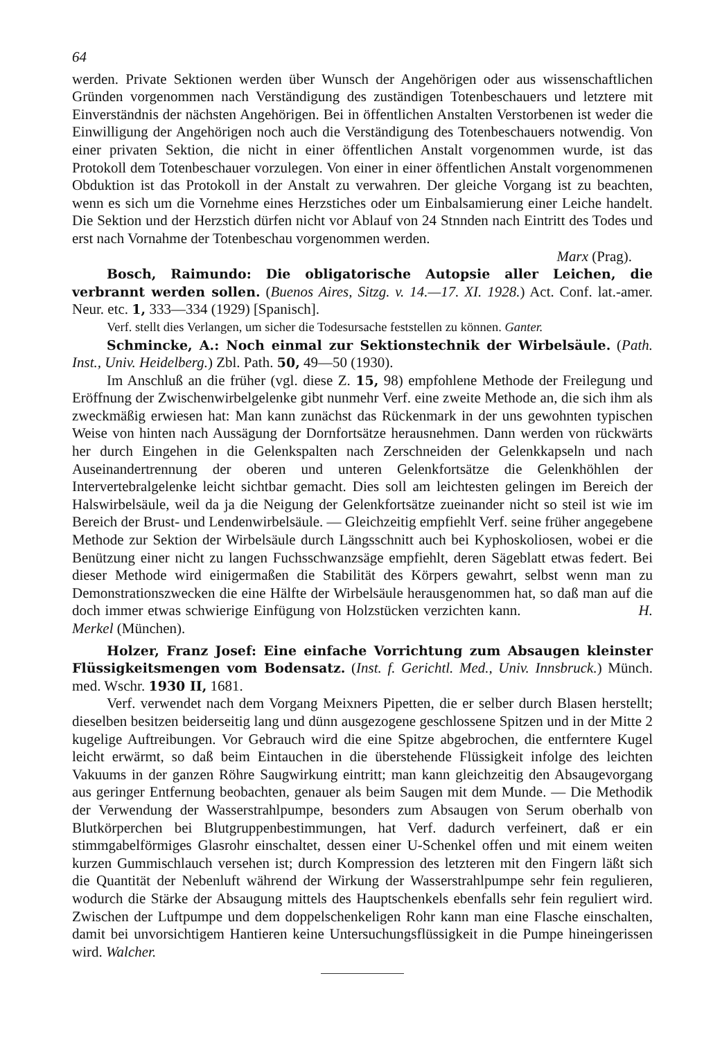64
werden. Private Sektionen werden über Wunsch der Angehörigen oder aus wissenschaftlichen Gründen vorgenommen nach Verständigung des zuständigen Totenbeschauers und letztere mit Einverständnis der nächsten Angehörigen. Bei in öffentlichen Anstalten Verstorbenen ist weder die Einwilligung der Angehörigen noch auch die Verständigung des Totenbeschauers notwendig. Von einer privaten Sektion, die nicht in einer öffentlichen Anstalt vorgenommen wurde, ist das Protokoll dem Totenbeschauer vorzulegen. Von einer in einer öffentlichen Anstalt vorgenommenen Obduktion ist das Protokoll in der Anstalt zu verwahren. Der gleiche Vorgang ist zu beachten, wenn es sich um die Vornehme eines Herzstiches oder um Einbalsamierung einer Leiche handelt. Die Sektion und der Herzstich dürfen nicht vor Ablauf von 24 Stnnden nach Eintritt des Todes und erst nach Vornahme der Totenbeschau vorgenommen werden.
Marx (Prag).
Bosch, Raimundo: Die obligatorische Autopsie aller Leichen, die verbrannt werden sollen. (Buenos Aires, Sitzg. v. 14.—17. XI. 1928.) Act. Conf. lat.-amer. Neur. etc. 1, 333—334 (1929) [Spanisch].
Verf. stellt dies Verlangen, um sicher die Todesursache feststellen zu können. Ganter.
Schmincke, A.: Noch einmal zur Sektionstechnik der Wirbelsäule. (Path. Inst., Univ. Heidelberg.) Zbl. Path. 50, 49—50 (1930).
Im Anschluß an die früher (vgl. diese Z. 15, 98) empfohlene Methode der Freilegung und Eröffnung der Zwischenwirbelgelenke gibt nunmehr Verf. eine zweite Methode an, die sich ihm als zweckmäßig erwiesen hat: Man kann zunächst das Rückenmark in der uns gewohnten typischen Weise von hinten nach Aussägung der Dornfortsätze herausnehmen. Dann werden von rückwärts her durch Eingehen in die Gelenkspalten nach Zerschneiden der Gelenkkapseln und nach Auseinandertrennung der oberen und unteren Gelenkfortsätze die Gelenkhöhlen der Intervertebralgelenke leicht sichtbar gemacht. Dies soll am leichtesten gelingen im Bereich der Halswirbelsäule, weil da ja die Neigung der Gelenkfortsätze zueinander nicht so steil ist wie im Bereich der Brust- und Lendenwirbelsäule. — Gleichzeitig empfiehlt Verf. seine früher angegebene Methode zur Sektion der Wirbelsäule durch Längsschnitt auch bei Kyphoskoliosen, wobei er die Benützung einer nicht zu langen Fuchsschwanzsäge empfiehlt, deren Sägeblatt etwas federt. Bei dieser Methode wird einigermaßen die Stabilität des Körpers gewahrt, selbst wenn man zu Demonstrationszwecken die eine Hälfte der Wirbelsäule herausgenommen hat, so daß man auf die doch immer etwas schwierige Einfügung von Holzstücken verzichten kann. H. Merkel (München).
Holzer, Franz Josef: Eine einfache Vorrichtung zum Absaugen kleinster Flüssigkeitsmengen vom Bodensatz. (Inst. f. Gerichtl. Med., Univ. Innsbruck.) Münch. med. Wschr. 1930 II, 1681.
Verf. verwendet nach dem Vorgang Meixners Pipetten, die er selber durch Blasen herstellt; dieselben besitzen beiderseitig lang und dünn ausgezogene geschlossene Spitzen und in der Mitte 2 kugelige Auftreibungen. Vor Gebrauch wird die eine Spitze abgebrochen, die entferntere Kugel leicht erwärmt, so daß beim Eintauchen in die überstehende Flüssigkeit infolge des leichten Vakuums in der ganzen Röhre Saugwirkung eintritt; man kann gleichzeitig den Absaugevorgang aus geringer Entfernung beobachten, genauer als beim Saugen mit dem Munde. — Die Methodik der Verwendung der Wasserstrahlpumpe, besonders zum Absaugen von Serum oberhalb von Blutkörperchen bei Blutgruppenbestimmungen, hat Verf. dadurch verfeinert, daß er ein stimmgabelförmiges Glasrohr einschaltet, dessen einer U-Schenkel offen und mit einem weiten kurzen Gummischlauch versehen ist; durch Kompression des letzteren mit den Fingern läßt sich die Quantität der Nebenluft während der Wirkung der Wasserstrahlpumpe sehr fein regulieren, wodurch die Stärke der Absaugung mittels des Hauptschenkels ebenfalls sehr fein reguliert wird. Zwischen der Luftpumpe und dem doppelschenkeligen Rohr kann man eine Flasche einschalten, damit bei unvorsichtigem Hantieren keine Untersuchungsflüssigkeit in die Pumpe hineingerissen wird. Walcher.